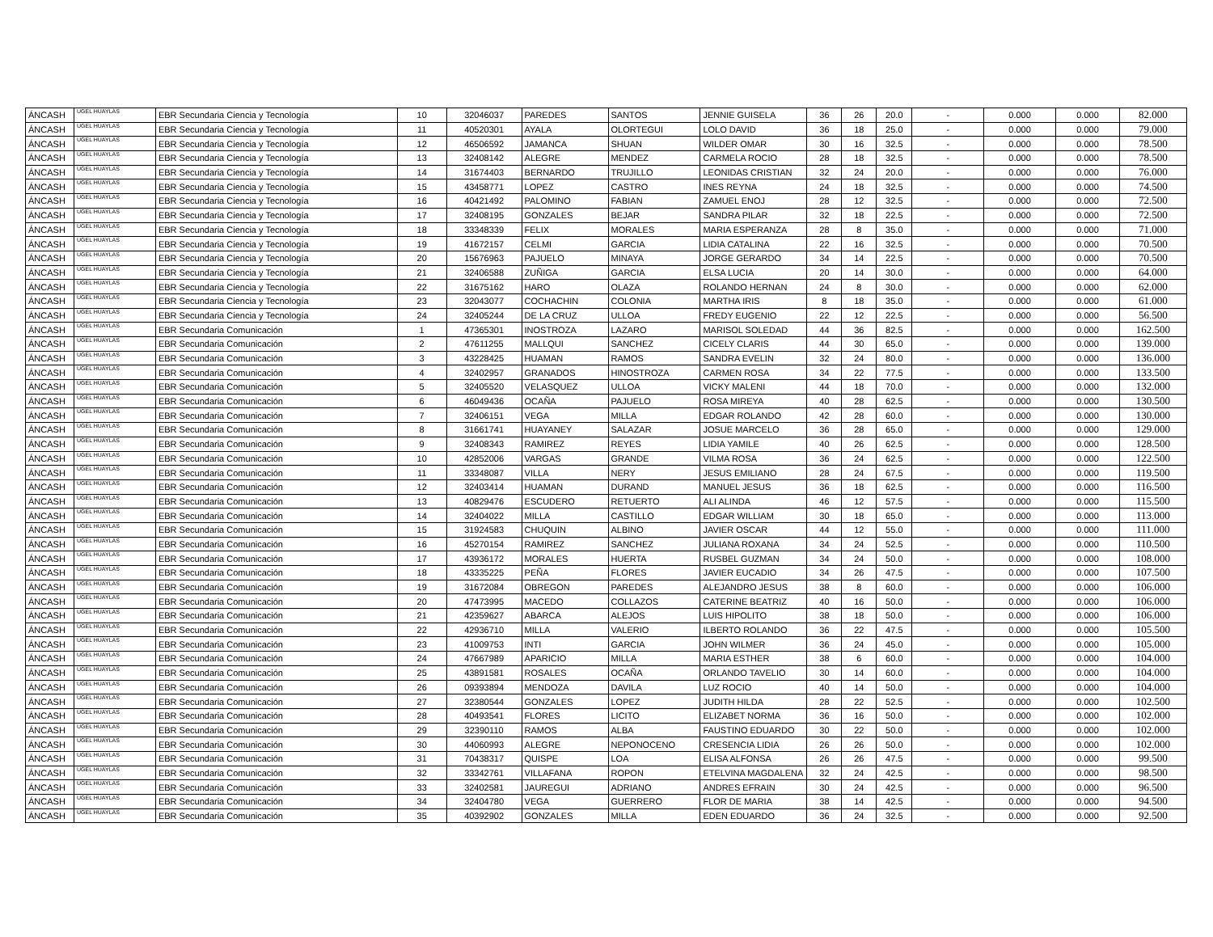| ÁNCASH | UGEL HUAYLAS | EBR Secundaria Ciencia y Tecnología | 10 | 32046037 | PAREDES | SANTOS | JENNIE GUISELA | 36 | 26 | 20.0 | - | 0.000 | 0.000 | 82.000 |
| ÁNCASH | UGEL HUAYLAS | EBR Secundaria Ciencia y Tecnología | 11 | 40520301 | AYALA | OLORTEGUI | LOLO DAVID | 36 | 18 | 25.0 | - | 0.000 | 0.000 | 79.000 |
| ÁNCASH | UGEL HUAYLAS | EBR Secundaria Ciencia y Tecnología | 12 | 46506592 | JAMANCA | SHUAN | WILDER OMAR | 30 | 16 | 32.5 | - | 0.000 | 0.000 | 78.500 |
| ÁNCASH | UGEL HUAYLAS | EBR Secundaria Ciencia y Tecnología | 13 | 32408142 | ALEGRE | MENDEZ | CARMELA ROCIO | 28 | 18 | 32.5 | - | 0.000 | 0.000 | 78.500 |
| ÁNCASH | UGEL HUAYLAS | EBR Secundaria Ciencia y Tecnología | 14 | 31674403 | BERNARDO | TRUJILLO | LEONIDAS CRISTIAN | 32 | 24 | 20.0 | - | 0.000 | 0.000 | 76.000 |
| ÁNCASH | UGEL HUAYLAS | EBR Secundaria Ciencia y Tecnología | 15 | 43458771 | LOPEZ | CASTRO | INES REYNA | 24 | 18 | 32.5 | - | 0.000 | 0.000 | 74.500 |
| ÁNCASH | UGEL HUAYLAS | EBR Secundaria Ciencia y Tecnología | 16 | 40421492 | PALOMINO | FABIAN | ZAMUEL ENOJ | 28 | 12 | 32.5 | - | 0.000 | 0.000 | 72.500 |
| ÁNCASH | UGEL HUAYLAS | EBR Secundaria Ciencia y Tecnología | 17 | 32408195 | GONZALES | BEJAR | SANDRA PILAR | 32 | 18 | 22.5 | - | 0.000 | 0.000 | 72.500 |
| ÁNCASH | UGEL HUAYLAS | EBR Secundaria Ciencia y Tecnología | 18 | 33348339 | FELIX | MORALES | MARIA ESPERANZA | 28 | 8 | 35.0 | - | 0.000 | 0.000 | 71.000 |
| ÁNCASH | UGEL HUAYLAS | EBR Secundaria Ciencia y Tecnología | 19 | 41672157 | CELMI | GARCIA | LIDIA CATALINA | 22 | 16 | 32.5 | - | 0.000 | 0.000 | 70.500 |
| ÁNCASH | UGEL HUAYLAS | EBR Secundaria Ciencia y Tecnología | 20 | 15676963 | PAJUELO | MINAYA | JORGE GERARDO | 34 | 14 | 22.5 | - | 0.000 | 0.000 | 70.500 |
| ÁNCASH | UGEL HUAYLAS | EBR Secundaria Ciencia y Tecnología | 21 | 32406588 | ZUÑIGA | GARCIA | ELSA LUCIA | 20 | 14 | 30.0 | - | 0.000 | 0.000 | 64.000 |
| ÁNCASH | UGEL HUAYLAS | EBR Secundaria Ciencia y Tecnología | 22 | 31675162 | HARO | OLAZA | ROLANDO HERNAN | 24 | 8 | 30.0 | - | 0.000 | 0.000 | 62.000 |
| ÁNCASH | UGEL HUAYLAS | EBR Secundaria Ciencia y Tecnología | 23 | 32043077 | COCHACHIN | COLONIA | MARTHA IRIS | 8 | 18 | 35.0 | - | 0.000 | 0.000 | 61.000 |
| ÁNCASH | UGEL HUAYLAS | EBR Secundaria Ciencia y Tecnología | 24 | 32405244 | DE LA CRUZ | ULLOA | FREDY EUGENIO | 22 | 12 | 22.5 | - | 0.000 | 0.000 | 56.500 |
| ÁNCASH | UGEL HUAYLAS | EBR Secundaria Comunicación | 1 | 47365301 | INOSTROZA | LAZARO | MARISOL SOLEDAD | 44 | 36 | 82.5 | - | 0.000 | 0.000 | 162.500 |
| ÁNCASH | UGEL HUAYLAS | EBR Secundaria Comunicación | 2 | 47611255 | MALLQUI | SANCHEZ | CICELY CLARIS | 44 | 30 | 65.0 | - | 0.000 | 0.000 | 139.000 |
| ÁNCASH | UGEL HUAYLAS | EBR Secundaria Comunicación | 3 | 43228425 | HUAMAN | RAMOS | SANDRA EVELIN | 32 | 24 | 80.0 | - | 0.000 | 0.000 | 136.000 |
| ÁNCASH | UGEL HUAYLAS | EBR Secundaria Comunicación | 4 | 32402957 | GRANADOS | HINOSTROZA | CARMEN ROSA | 34 | 22 | 77.5 | - | 0.000 | 0.000 | 133.500 |
| ÁNCASH | UGEL HUAYLAS | EBR Secundaria Comunicación | 5 | 32405520 | VELASQUEZ | ULLOA | VICKY MALENI | 44 | 18 | 70.0 | - | 0.000 | 0.000 | 132.000 |
| ÁNCASH | UGEL HUAYLAS | EBR Secundaria Comunicación | 6 | 46049436 | OCAÑA | PAJUELO | ROSA MIREYA | 40 | 28 | 62.5 | - | 0.000 | 0.000 | 130.500 |
| ÁNCASH | UGEL HUAYLAS | EBR Secundaria Comunicación | 7 | 32406151 | VEGA | MILLA | EDGAR ROLANDO | 42 | 28 | 60.0 | - | 0.000 | 0.000 | 130.000 |
| ÁNCASH | UGEL HUAYLAS | EBR Secundaria Comunicación | 8 | 31661741 | HUAYANEY | SALAZAR | JOSUE MARCELO | 36 | 28 | 65.0 | - | 0.000 | 0.000 | 129.000 |
| ÁNCASH | UGEL HUAYLAS | EBR Secundaria Comunicación | 9 | 32408343 | RAMIREZ | REYES | LIDIA YAMILE | 40 | 26 | 62.5 | - | 0.000 | 0.000 | 128.500 |
| ÁNCASH | UGEL HUAYLAS | EBR Secundaria Comunicación | 10 | 42852006 | VARGAS | GRANDE | VILMA ROSA | 36 | 24 | 62.5 | - | 0.000 | 0.000 | 122.500 |
| ÁNCASH | UGEL HUAYLAS | EBR Secundaria Comunicación | 11 | 33348087 | VILLA | NERY | JESUS EMILIANO | 28 | 24 | 67.5 | - | 0.000 | 0.000 | 119.500 |
| ÁNCASH | UGEL HUAYLAS | EBR Secundaria Comunicación | 12 | 32403414 | HUAMAN | DURAND | MANUEL JESUS | 36 | 18 | 62.5 | - | 0.000 | 0.000 | 116.500 |
| ÁNCASH | UGEL HUAYLAS | EBR Secundaria Comunicación | 13 | 40829476 | ESCUDERO | RETUERTO | ALI ALINDA | 46 | 12 | 57.5 | - | 0.000 | 0.000 | 115.500 |
| ÁNCASH | UGEL HUAYLAS | EBR Secundaria Comunicación | 14 | 32404022 | MILLA | CASTILLO | EDGAR WILLIAM | 30 | 18 | 65.0 | - | 0.000 | 0.000 | 113.000 |
| ÁNCASH | UGEL HUAYLAS | EBR Secundaria Comunicación | 15 | 31924583 | CHUQUIN | ALBINO | JAVIER OSCAR | 44 | 12 | 55.0 | - | 0.000 | 0.000 | 111.000 |
| ÁNCASH | UGEL HUAYLAS | EBR Secundaria Comunicación | 16 | 45270154 | RAMIREZ | SANCHEZ | JULIANA ROXANA | 34 | 24 | 52.5 | - | 0.000 | 0.000 | 110.500 |
| ÁNCASH | UGEL HUAYLAS | EBR Secundaria Comunicación | 17 | 43936172 | MORALES | HUERTA | RUSBEL GUZMAN | 34 | 24 | 50.0 | - | 0.000 | 0.000 | 108.000 |
| ÁNCASH | UGEL HUAYLAS | EBR Secundaria Comunicación | 18 | 43335225 | PEÑA | FLORES | JAVIER EUCADIO | 34 | 26 | 47.5 | - | 0.000 | 0.000 | 107.500 |
| ÁNCASH | UGEL HUAYLAS | EBR Secundaria Comunicación | 19 | 31672084 | OBREGON | PAREDES | ALEJANDRO JESUS | 38 | 8 | 60.0 | - | 0.000 | 0.000 | 106.000 |
| ÁNCASH | UGEL HUAYLAS | EBR Secundaria Comunicación | 20 | 47473995 | MACEDO | COLLAZOS | CATERINE BEATRIZ | 40 | 16 | 50.0 | - | 0.000 | 0.000 | 106.000 |
| ÁNCASH | UGEL HUAYLAS | EBR Secundaria Comunicación | 21 | 42359627 | ABARCA | ALEJOS | LUIS HIPOLITO | 38 | 18 | 50.0 | - | 0.000 | 0.000 | 106.000 |
| ÁNCASH | UGEL HUAYLAS | EBR Secundaria Comunicación | 22 | 42936710 | MILLA | VALERIO | ILBERTO ROLANDO | 36 | 22 | 47.5 | - | 0.000 | 0.000 | 105.500 |
| ÁNCASH | UGEL HUAYLAS | EBR Secundaria Comunicación | 23 | 41009753 | INTI | GARCIA | JOHN WILMER | 36 | 24 | 45.0 | - | 0.000 | 0.000 | 105.000 |
| ÁNCASH | UGEL HUAYLAS | EBR Secundaria Comunicación | 24 | 47667989 | APARICIO | MILLA | MARIA ESTHER | 38 | 6 | 60.0 | - | 0.000 | 0.000 | 104.000 |
| ÁNCASH | UGEL HUAYLAS | EBR Secundaria Comunicación | 25 | 43891581 | ROSALES | OCAÑA | ORLANDO TAVELIO | 30 | 14 | 60.0 | - | 0.000 | 0.000 | 104.000 |
| ÁNCASH | UGEL HUAYLAS | EBR Secundaria Comunicación | 26 | 09393894 | MENDOZA | DAVILA | LUZ ROCIO | 40 | 14 | 50.0 | - | 0.000 | 0.000 | 104.000 |
| ÁNCASH | UGEL HUAYLAS | EBR Secundaria Comunicación | 27 | 32380544 | GONZALES | LOPEZ | JUDITH HILDA | 28 | 22 | 52.5 | - | 0.000 | 0.000 | 102.500 |
| ÁNCASH | UGEL HUAYLAS | EBR Secundaria Comunicación | 28 | 40493541 | FLORES | LICITO | ELIZABET NORMA | 36 | 16 | 50.0 | - | 0.000 | 0.000 | 102.000 |
| ÁNCASH | UGEL HUAYLAS | EBR Secundaria Comunicación | 29 | 32390110 | RAMOS | ALBA | FAUSTINO EDUARDO | 30 | 22 | 50.0 | - | 0.000 | 0.000 | 102.000 |
| ÁNCASH | UGEL HUAYLAS | EBR Secundaria Comunicación | 30 | 44060993 | ALEGRE | NEPONOCENO | CRESENCIA LIDIA | 26 | 26 | 50.0 | - | 0.000 | 0.000 | 102.000 |
| ÁNCASH | UGEL HUAYLAS | EBR Secundaria Comunicación | 31 | 70438317 | QUISPE | LOA | ELISA ALFONSA | 26 | 26 | 47.5 | - | 0.000 | 0.000 | 99.500 |
| ÁNCASH | UGEL HUAYLAS | EBR Secundaria Comunicación | 32 | 33342761 | VILLAFANA | ROPON | ETELVINA MAGDALENA | 32 | 24 | 42.5 | - | 0.000 | 0.000 | 98.500 |
| ÁNCASH | UGEL HUAYLAS | EBR Secundaria Comunicación | 33 | 32402581 | JAUREGUI | ADRIANO | ANDRES EFRAIN | 30 | 24 | 42.5 | - | 0.000 | 0.000 | 96.500 |
| ÁNCASH | UGEL HUAYLAS | EBR Secundaria Comunicación | 34 | 32404780 | VEGA | GUERRERO | FLOR DE MARIA | 38 | 14 | 42.5 | - | 0.000 | 0.000 | 94.500 |
| ÁNCASH | UGEL HUAYLAS | EBR Secundaria Comunicación | 35 | 40392902 | GONZALES | MILLA | EDEN EDUARDO | 36 | 24 | 32.5 | - | 0.000 | 0.000 | 92.500 |